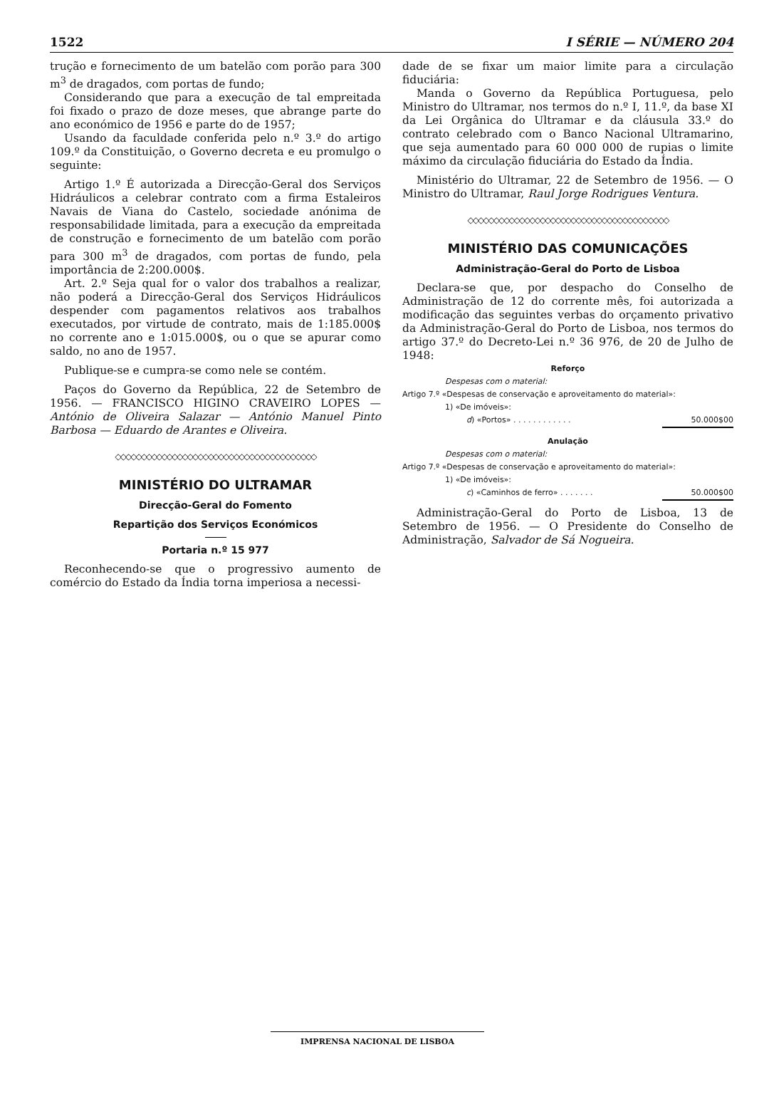1522 I SÉRIE — NÚMERO 204
trução e fornecimento de um batelão com porão para 300 m<sup>3</sup> de dragados, com portas de fundo;
Considerando que para a execução de tal empreitada foi fixado o prazo de doze meses, que abrange parte do ano económico de 1956 e parte do de 1957;
Usando da faculdade conferida pelo n.º 3.º do artigo 109.º da Constituição, o Governo decreta e eu promulgo o seguinte:
Artigo 1.º É autorizada a Direcção-Geral dos Serviços Hidráulicos a celebrar contrato com a firma Estaleiros Navais de Viana do Castelo, sociedade anónima de responsabilidade limitada, para a execução da empreitada de construção e fornecimento de um batelão com porão para 300 m<sup>3</sup> de dragados, com portas de fundo, pela importância de 2:200.000$.
Art. 2.º Seja qual for o valor dos trabalhos a realizar, não poderá a Direcção-Geral dos Serviços Hidráulicos despender com pagamentos relativos aos trabalhos executados, por virtude de contrato, mais de 1:185.000$ no corrente ano e 1:015.000$, ou o que se apurar como saldo, no ano de 1957.
Publique-se e cumpra-se como nele se contém.
Paços do Governo da República, 22 de Setembro de 1956. — FRANCISCO HIGINO CRAVEIRO LOPES — António de Oliveira Salazar — António Manuel Pinto Barbosa — Eduardo de Arantes e Oliveira.
◇◇◇◇◇◇◇◇◇◇◇◇◇◇◇◇◇◇◇◇◇◇◇◇◇◇◇◇◇◇◇◇◇◇◇◇◇◇◇
MINISTÉRIO DO ULTRAMAR
Direcção-Geral do Fomento
Repartição dos Serviços Económicos
Portaria n.º 15 977
Reconhecendo-se que o progressivo aumento de comércio do Estado da Índia torna imperiosa a necessi-
dade de se fixar um maior limite para a circulação fiduciária:
Manda o Governo da República Portuguesa, pelo Ministro do Ultramar, nos termos do n.º I, 11.º, da base XI da Lei Orgânica do Ultramar e da cláusula 33.º do contrato celebrado com o Banco Nacional Ultramarino, que seja aumentado para 60 000 000 de rupias o limite máximo da circulação fiduciária do Estado da Índia.
Ministério do Ultramar, 22 de Setembro de 1956. — O Ministro do Ultramar, Raul Jorge Rodrigues Ventura.
◇◇◇◇◇◇◇◇◇◇◇◇◇◇◇◇◇◇◇◇◇◇◇◇◇◇◇◇◇◇◇◇◇◇◇◇◇◇◇
MINISTÉRIO DAS COMUNICAÇÕES
Administração-Geral do Porto de Lisboa
Declara-se que, por despacho do Conselho de Administração de 12 do corrente mês, foi autorizada a modificação das seguintes verbas do orçamento privativo da Administração-Geral do Porto de Lisboa, nos termos do artigo 37.º do Decreto-Lei n.º 36 976, de 20 de Julho de 1948:
Reforço
Despesas com o material:
Artigo 7.º «Despesas de conservação e aproveitamento do material»:
1) «De imóveis»:
d) «Portos» . . . . . . . . . . . . 50.000$00
Anulação
Despesas com o material:
Artigo 7.º «Despesas de conservação e aproveitamento do material»:
1) «De imóveis»:
c) «Caminhos de ferro» . . . . . . . 50.000$00
Administração-Geral do Porto de Lisboa, 13 de Setembro de 1956. — O Presidente do Conselho de Administração, Salvador de Sá Nogueira.
IMPRENSA NACIONAL DE LISBOA